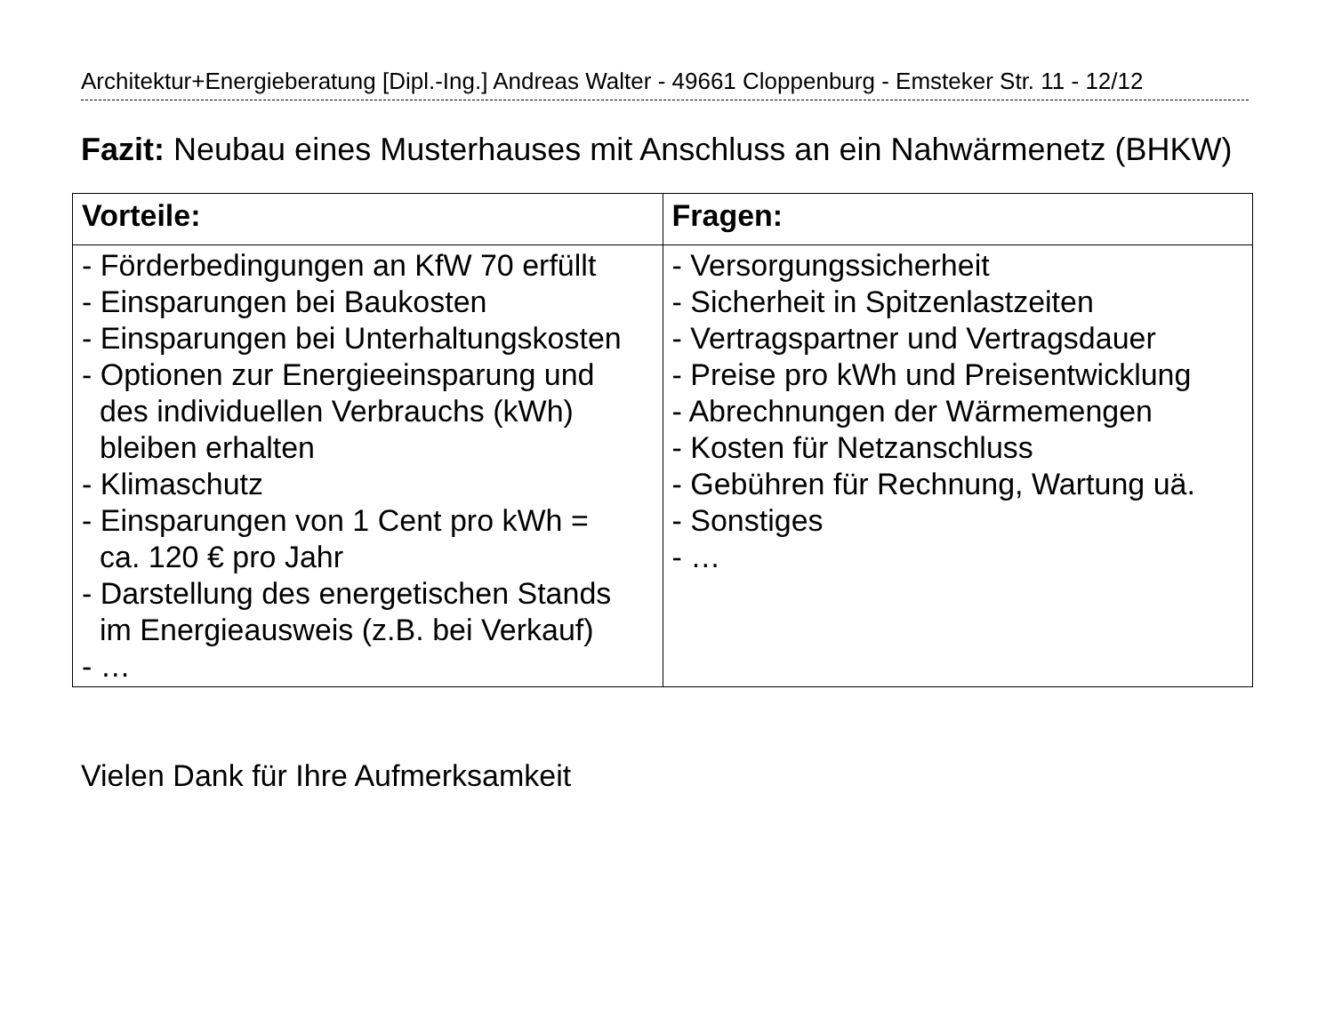Architektur+Energieberatung [Dipl.-Ing.] Andreas Walter - 49661 Cloppenburg - Emsteker Str. 11 - 12/12
Fazit: Neubau eines Musterhauses mit Anschluss an ein Nahwärmenetz (BHKW)
| Vorteile: | Fragen: |
| --- | --- |
| - Förderbedingungen an KfW 70 erfüllt - Einsparungen bei Baukosten - Einsparungen bei Unterhaltungskosten - Optionen zur Energieeinsparung und des individuellen Verbrauchs (kWh) bleiben erhalten - Klimaschutz - Einsparungen von 1 Cent pro kWh = ca. 120 € pro Jahr - Darstellung des energetischen Stands im Energieausweis (z.B. bei Verkauf) - … | - Versorgungssicherheit - Sicherheit in Spitzenlastzeiten - Vertragspartner und Vertragsdauer - Preise pro kWh und Preisentwicklung - Abrechnungen der Wärmemengen - Kosten für Netzanschluss - Gebühren für Rechnung, Wartung uä. - Sonstiges - … |
Vielen Dank für Ihre Aufmerksamkeit